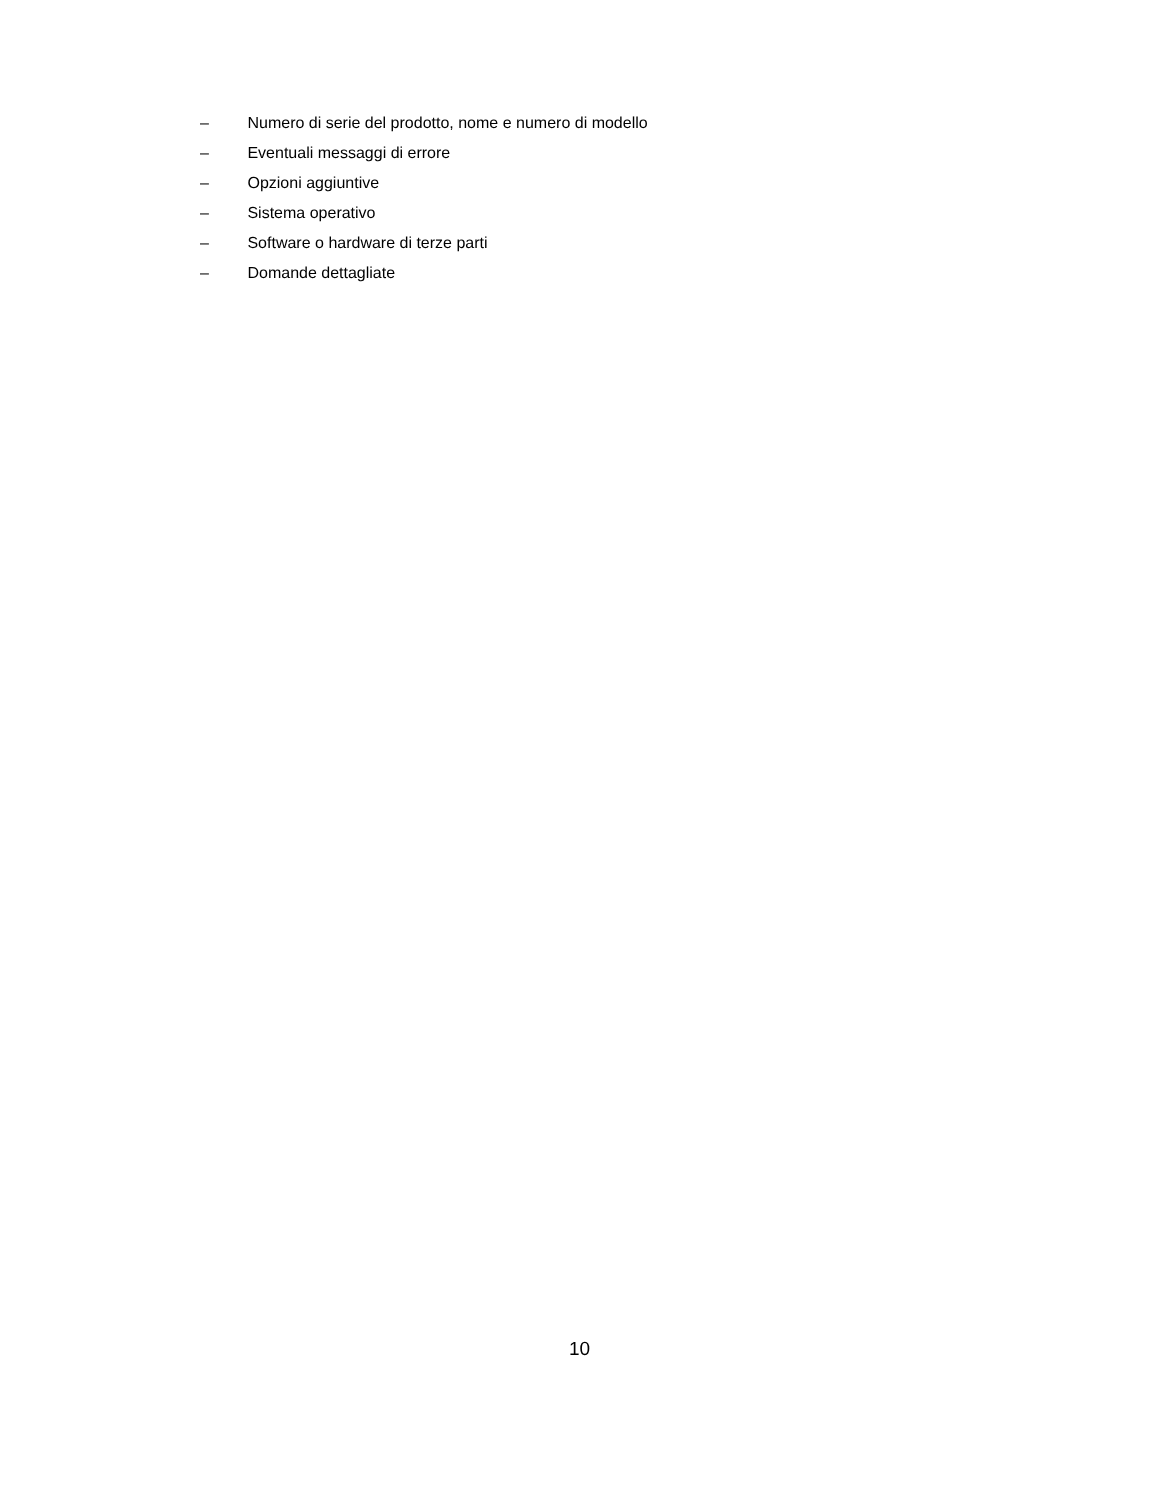– Numero di serie del prodotto, nome e numero di modello
– Eventuali messaggi di errore
– Opzioni aggiuntive
– Sistema operativo
– Software o hardware di terze parti
– Domande dettagliate
10